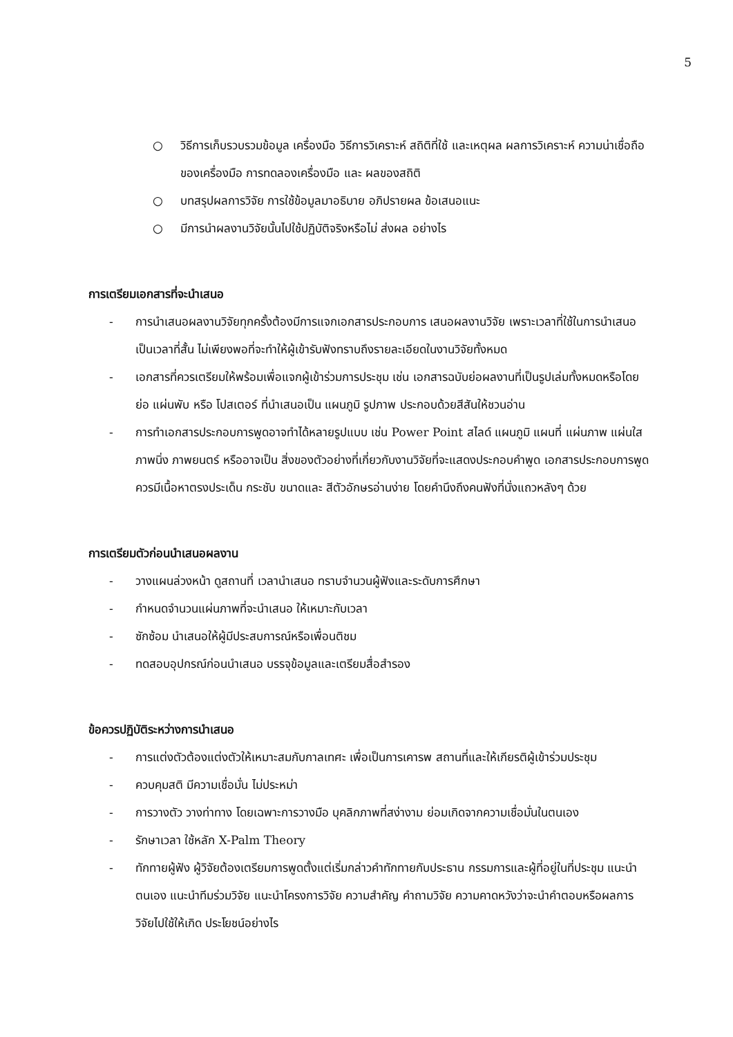5
○ วิธีการเก็บรวบรวมข้อมูล เครื่องมือ วิธีการวิเคราะห์ สถิติที่ใช้ และเหตุผล ผลการวิเคราะห์ ความน่าเชื่อถือของเครื่องมือ การทดลองเครื่องมือ และ ผลของสถิติ
○ บทสรุปผลการวิจัย การใช้ข้อมูลมาอธิบาย อภิปรายผล ข้อเสนอแนะ
○ มีการนำผลงานวิจัยนั้นไปใช้ปฏิบัติจริงหรือไม่ ส่งผล อย่างไร
การเตรียมเอกสารที่จะนำเสนอ
- การนำเสนอผลงานวิจัยทุกครั้งต้องมีการแจกเอกสารประกอบการ เสนอผลงานวิจัย เพราะเวลาที่ใช้ในการนำเสนอเป็นเวลาที่สั้น ไม่เพียงพอที่จะทำให้ผู้เข้ารับฟังทราบถึงรายละเอียดในงานวิจัยทั้งหมด
- เอกสารที่ควรเตรียมให้พร้อมเพื่อแจกผู้เข้าร่วมการประชุม เช่น เอกสารฉบับย่อผลงานที่เป็นรูปเล่มทั้งหมดหรือโดยย่อ แผ่นพับ หรือ โปสเตอร์ ที่นำเสนอเป็น แผนภูมิ รูปภาพ ประกอบด้วยสีสันให้ชวนอ่าน
- การทำเอกสารประกอบการพูดอาจทำได้หลายรูปแบบ เช่น Power Point สไลด์ แผนภูมิ แผนที่ แผ่นภาพ แผ่นใส ภาพนิ่ง ภาพยนตร์ หรืออาจเป็น สิ่งของตัวอย่างที่เกี่ยวกับงานวิจัยที่จะแสดงประกอบคำพูด เอกสารประกอบการพูดควรมีเนื้อหาตรงประเด็น กระชับ ขนาดและ สีตัวอักษรอ่านง่าย โดยคำนึงถึงคนฟังที่นั่งแถวหลังๆ ด้วย
การเตรียมตัวก่อนนำเสนอผลงาน
- วางแผนล่วงหน้า ดูสถานที่ เวลานำเสนอ ทราบจำนวนผู้ฟังและระดับการศึกษา
- กำหนดจำนวนแผ่นภาพที่จะนำเสนอ ให้เหมาะกับเวลา
- ซักซ้อม นำเสนอให้ผู้มีประสบการณ์หรือเพื่อนติชม
- ทดสอบอุปกรณ์ก่อนนำเสนอ บรรจุข้อมูลและเตรียมสื่อสำรอง
ข้อควรปฏิบัติระหว่างการนำเสนอ
- การแต่งตัวต้องแต่งตัวให้เหมาะสมกับกาลเทศะ เพื่อเป็นการเคารพ สถานที่และให้เกียรติผู้เข้าร่วมประชุม
- ควบคุมสติ มีความเชื่อมั่น ไม่ประหม่า
- การวางตัว วางท่าทาง โดยเฉพาะการวางมือ บุคลิกภาพที่สง่างาม ย่อมเกิดจากความเชื่อมั่นในตนเอง
- รักษาเวลา ใช้หลัก X-Palm Theory
- ทักทายผู้ฟัง ผู้วิจัยต้องเตรียมการพูดตั้งแต่เริ่มกล่าวคำทักทายกับประธาน กรรมการและผู้ที่อยู่ในที่ประชุม แนะนำตนเอง แนะนำทีมร่วมวิจัย แนะนำโครงการวิจัย ความสำคัญ คำถามวิจัย ความคาดหวังว่าจะนำคำตอบหรือผลการวิจัยไปใช้ให้เกิด ประโยชน์อย่างไร